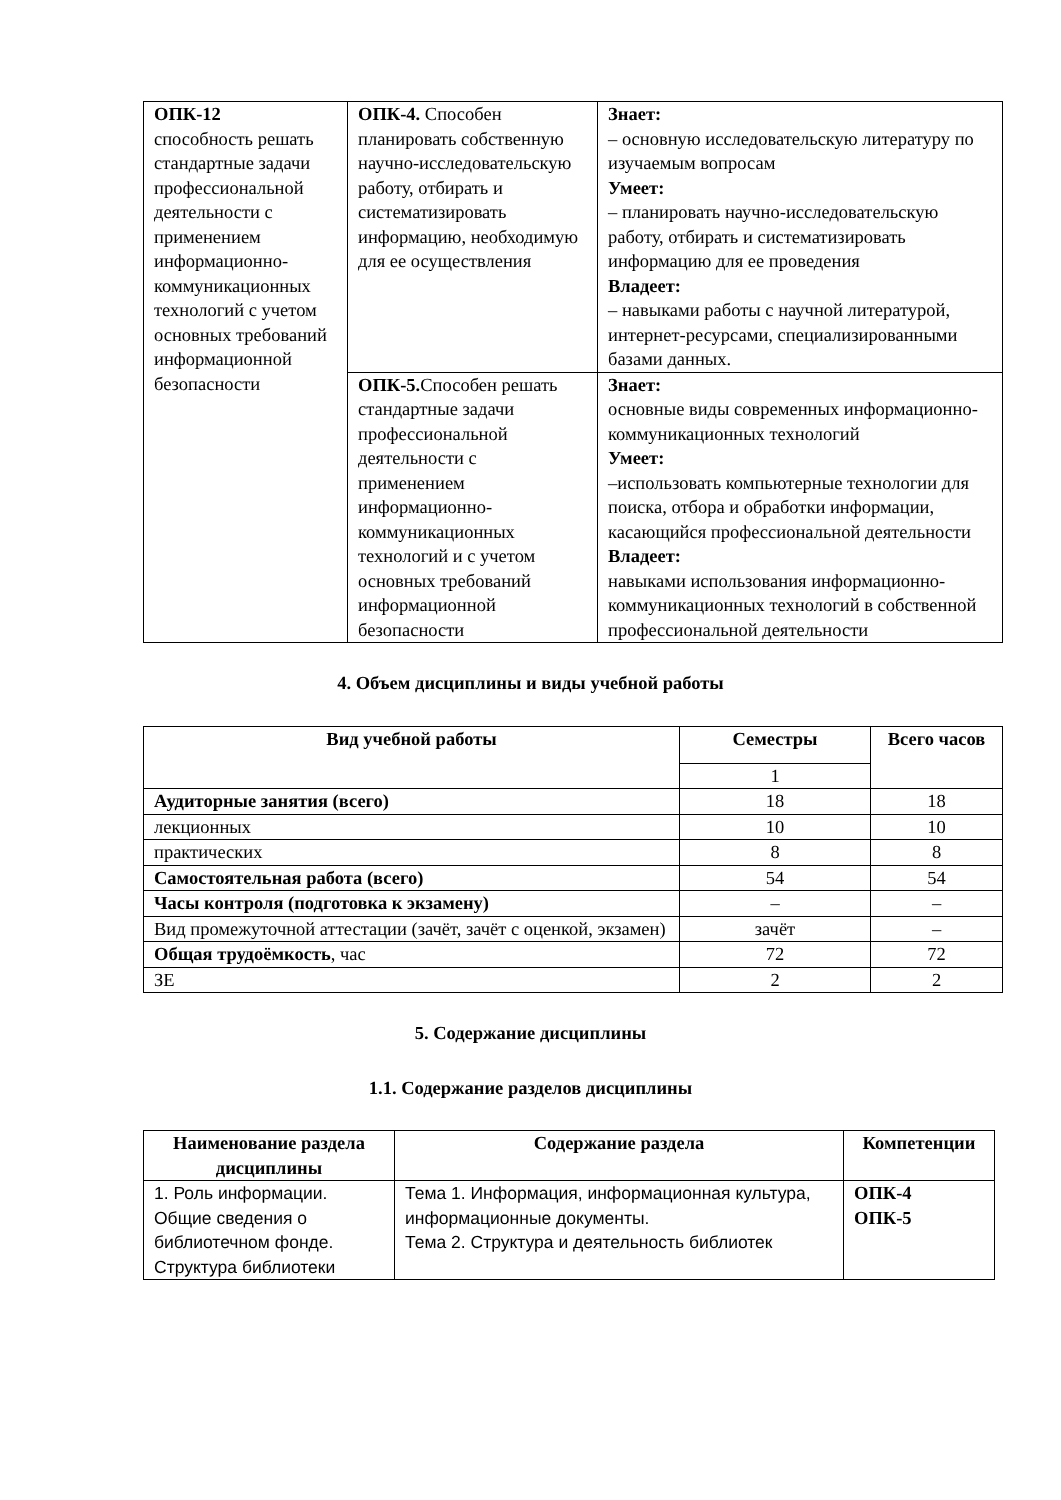| ОПК-12 способность решать стандартные задачи профессиональной деятельности с применением информационно-коммуникационных технологий с учетом основных требований информационной безопасности | ОПК-4. Способен планировать собственную научно-исследовательскую работу, отбирать и систематизировать информацию, необходимую для ее осуществления | Знает: – основную исследовательскую литературу по изучаемым вопросам Умеет: – планировать научно-исследовательскую работу, отбирать и систематизировать информацию для ее проведения Владеет: – навыками работы с научной литературой, интернет-ресурсами, специализированными базами данных. |
| | ОПК-5. Способен решать стандартные задачи профессиональной деятельности с применением информационно-коммуникационных технологий и с учетом основных требований информационной безопасности | Знает: основные виды современных информационно-коммуникационных технологий Умеет: –использовать компьютерные технологии для поиска, отбора и обработки информации, касающийся профессиональной деятельности Владеет: навыками использования информационно-коммуникационных технологий в собственной профессиональной деятельности |
4. Объем дисциплины и виды учебной работы
| Вид учебной работы | Семестры | Всего часов |
| --- | --- | --- |
| | 1 | |
| Аудиторные занятия (всего) | 18 | 18 |
| лекционных | 10 | 10 |
| практических | 8 | 8 |
| Самостоятельная работа (всего) | 54 | 54 |
| Часы контроля (подготовка к экзамену) | – | – |
| Вид промежуточной аттестации (зачёт, зачёт с оценкой, экзамен) | зачёт | – |
| Общая трудоёмкость , час | 72 | 72 |
| ЗЕ | 2 | 2 |
5. Содержание дисциплины
1.1. Содержание разделов дисциплины
| Наименование раздела дисциплины | Содержание раздела | Компетенции |
| --- | --- | --- |
| 1. Роль информации. Общие сведения о библиотечном фонде. Структура библиотеки | Тема 1. Информация, информационная культура, информационные документы. Тема 2. Структура и деятельность библиотек | ОПК-4 ОПК-5 |